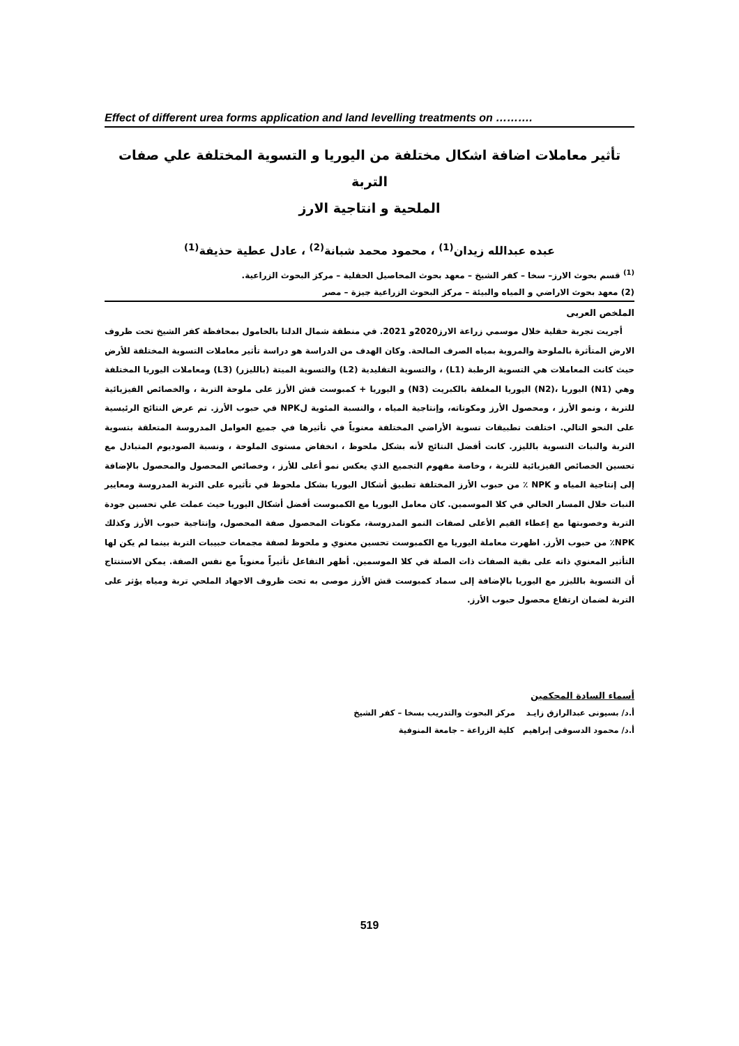Effect of different urea forms application and land levelling treatments on ……….
تأثير معاملات اضافة اشكال مختلفة من اليوريا و التسوية المختلفة علي صفات التربة
الملحية و انتاجية الارز
عبده عبدالله زيدان<sup>(1)</sup> ، محمود محمد شبانة<sup>(2)</sup> ، عادل عطية حذيفة<sup>(1)</sup>
<sup>(1)</sup> قسم بحوث الارز– سخا – كفر الشيخ – معهد بحوث المحاصيل الحقلية – مركز البحوث الزراعية.
(2) معهد بحوث الاراضي و المياه والبيئة – مركز البحوث الزراعية جيزة – مصر
الملخص العربى
أجريت تجربة حقلية خلال موسمي زراعة الارز2020و 2021. في منطقة شمال الدلتا بالحامول بمحافظة كفر الشيخ تحت ظروف الارض المتأثرة بالملوحة والمروية بمياه الصرف المالحة. وكان الهدف من الدراسة هو دراسة تأثير معاملات التسوية المختلفة للأرض حيث كانت المعاملات هي التسوية الرطبة (L1) ، والتسوية التقليدية (L2) والتسوية الميتة (بالليزر) (L3) ومعاملات اليوريا المختلفة وهي (N1) اليوريا ،(N2) اليوريا المغلفة بالكبريت (N3) و اليوريا + كمبوست قش الأرز على ملوحة التربة ، والخصائص الفيزيائية للتربة ، ونمو الأرز ، ومحصول الأرز ومكوناته، وإنتاجية المياه ، والنسبة المئوية لNPK في حبوب الأرز. تم عرض النتائج الرئيسية على النحو التالي. اختلفت تطبيقات تسوية الأراضي المختلفة معنوياً في تأثيرها في جميع العوامل المدروسة المتعلقة بتسوية التربة والنبات التسوية بالليزر. كانت أفضل النتائج لأنه بشكل ملحوظ ، انخفاض مستوى الملوحة ، ونسبة الصوديوم المتبادل مع تحسين الخصائص الفيزيائية للتربة ، وخاصة مفهوم التجميع الذي يعكس نمو أعلى للأرز ، وخصائص المحصول والمحصول بالإضافة إلى إنتاجية المياه و NPK ٪ من حبوب الأرز المختلفة تطبيق أشكال اليوريا بشكل ملحوظ في تأثيره على التربة المدروسة ومعايير النبات خلال المسار الحالي في كلا الموسمين. كان معامل اليوريا مع الكمبوست أفضل أشكال اليوريا حيث عملت علي تحسين جودة التربة وخصوبتها مع إعطاء القيم الأعلى لصفات النمو المدروسة، مكونات المحصول صفة المحصول، وإنتاجية حبوب الأرز وكذلك NPK٪ من حبوب الأرز. اظهرت معاملة اليوريا مع الكمبوست تحسين معنوي و ملحوظ لصفة مجمعات حبيبات التربة بينما لم يكن لها التأثير المعنوي ذاته على بقية الصفات ذات الصلة في كلا الموسمين. أظهر التفاعل تأثيراً معنوياً مع نفس الصفة. يمكن الاستنتاج أن التسوية بالليزر مع اليوريا بالإضافة إلى سماد كمبوست قش الأرز موصى به تحت ظروف الاجهاد الملحي تربة ومياه يؤثر على التربة لضمان ارتفاع محصول حبوب الأرز.
أسماء السادة المحكمين
أ.د/ بسيونى عبدالرازق زايـد مركز البحوث والتدريب بسخا – كفر الشيخ
أ.د/ محمود الدسوقى إبراهيم كلية الزراعة – جامعة المنوفية
519